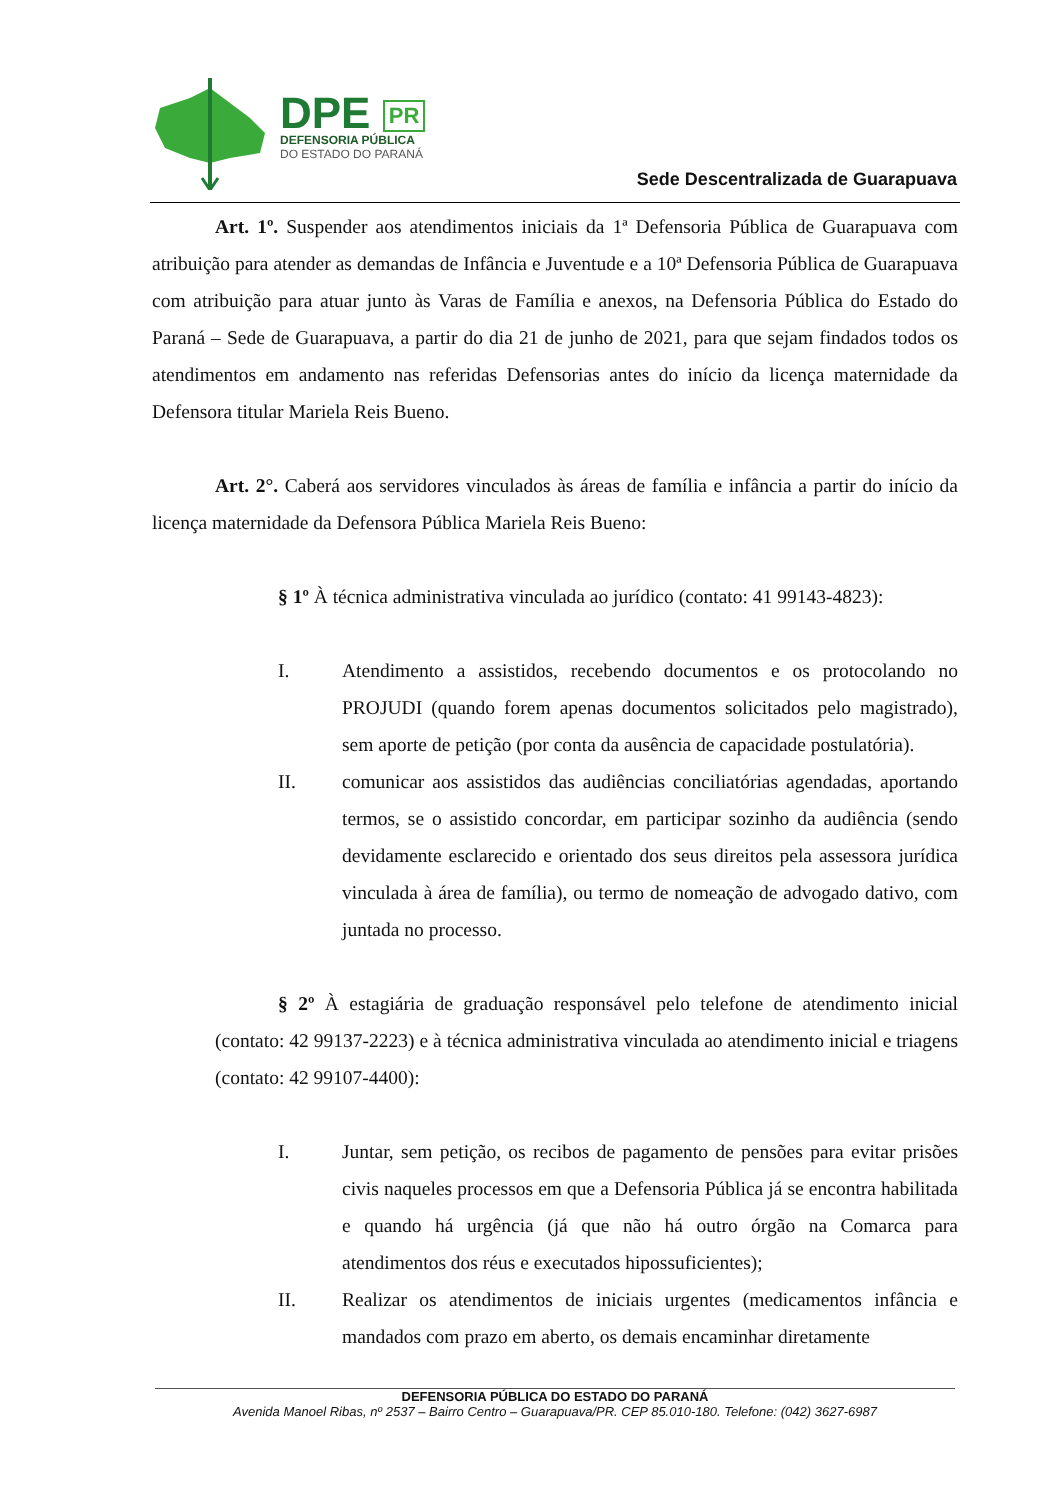DPE PR
DEFENSORIA PÚBLICA
DO ESTADO DO PARANÁ
Sede Descentralizada de Guarapuava
Art. 1º. Suspender aos atendimentos iniciais da 1ª Defensoria Pública de Guarapuava com atribuição para atender as demandas de Infância e Juventude e a 10ª Defensoria Pública de Guarapuava com atribuição para atuar junto às Varas de Família e anexos, na Defensoria Pública do Estado do Paraná – Sede de Guarapuava, a partir do dia 21 de junho de 2021, para que sejam findados todos os atendimentos em andamento nas referidas Defensorias antes do início da licença maternidade da Defensora titular Mariela Reis Bueno.
Art. 2°. Caberá aos servidores vinculados às áreas de família e infância a partir do início da licença maternidade da Defensora Pública Mariela Reis Bueno:
§ 1º À técnica administrativa vinculada ao jurídico (contato: 41 99143-4823):
I. Atendimento a assistidos, recebendo documentos e os protocolando no PROJUDI (quando forem apenas documentos solicitados pelo magistrado), sem aporte de petição (por conta da ausência de capacidade postulatória).
II. comunicar aos assistidos das audiências conciliatórias agendadas, aportando termos, se o assistido concordar, em participar sozinho da audiência (sendo devidamente esclarecido e orientado dos seus direitos pela assessora jurídica vinculada à área de família), ou termo de nomeação de advogado dativo, com juntada no processo.
§ 2º À estagiária de graduação responsável pelo telefone de atendimento inicial (contato: 42 99137-2223) e à técnica administrativa vinculada ao atendimento inicial e triagens (contato: 42 99107-4400):
I. Juntar, sem petição, os recibos de pagamento de pensões para evitar prisões civis naqueles processos em que a Defensoria Pública já se encontra habilitada e quando há urgência (já que não há outro órgão na Comarca para atendimentos dos réus e executados hipossuficientes);
II. Realizar os atendimentos de iniciais urgentes (medicamentos infância e mandados com prazo em aberto, os demais encaminhar diretamente
DEFENSORIA PÚBLICA DO ESTADO DO PARANÁ
Avenida Manoel Ribas, nº 2537 – Bairro Centro – Guarapuava/PR. CEP 85.010-180. Telefone: (042) 3627-6987